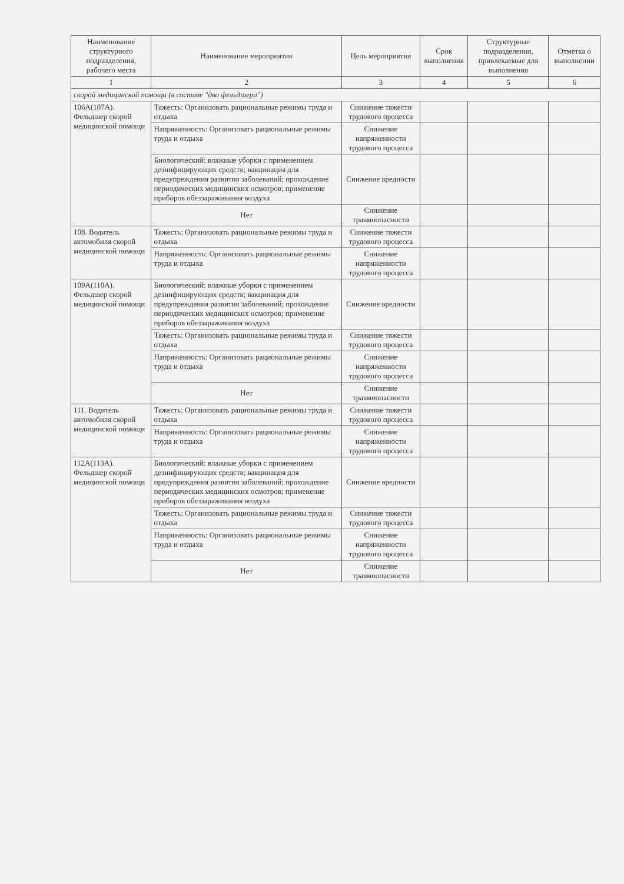| Наименование структурного подразделения, рабочего места | Наименование мероприятия | Цель мероприятия | Срок выполнения | Структурные подразделения, привлекаемые для выполнения | Отметка о выполнении |
| --- | --- | --- | --- | --- | --- |
| 1 | 2 | 3 | 4 | 5 | 6 |
| скорой медицинской помощи (в составе "два фельдшера") | | | | | |
| 106А(107А). Фельдшер скорой медицинской помощи | Тяжесть: Организовать рациональные режимы труда и отдыха | Снижение тяжести трудового процесса | | | |
| | Напряженность: Организовать рациональные режимы труда и отдыха | Снижение напряженности трудового процесса | | | |
| | Биологический: влажные уборки с применением дезинфицирующих средств; вакцинация для предупреждения развития заболеваний; прохождение периодических медицинских осмотров; применение приборов обеззараживания воздуха | Снижение вредности | | | |
| | Нет | Снижение травмоопасности | | | |
| 108. Водитель автомобиля скорой медицинской помощи | Тяжесть: Организовать рациональные режимы труда и отдыха | Снижение тяжести трудового процесса | | | |
| | Напряженность: Организовать рациональные режимы труда и отдыха | Снижение напряженности трудового процесса | | | |
| 109А(110А). Фельдшер скорой медицинской помощи | Биологический: влажные уборки с применением дезинфицирующих средств; вакцинация для предупреждения развития заболеваний; прохождение периодических медицинских осмотров; применение приборов обеззараживания воздуха | Снижение вредности | | | |
| | Тяжесть: Организовать рациональные режимы труда и отдыха | Снижение тяжести трудового процесса | | | |
| | Напряженность: Организовать рациональные режимы труда и отдыха | Снижение напряженности трудового процесса | | | |
| | Нет | Снижение травмоопасности | | | |
| 111. Водитель автомобиля скорой медицинской помощи | Тяжесть: Организовать рациональные режимы труда и отдыха | Снижение тяжести трудового процесса | | | |
| | Напряженность: Организовать рациональные режимы труда и отдыха | Снижение напряженности трудового процесса | | | |
| 112А(113А). Фельдшер скорой медицинской помощи | Биологический: влажные уборки с применением дезинфицирующих средств; вакцинация для предупреждения развития заболеваний; прохождение периодических медицинских осмотров; применение приборов обеззараживания воздуха | Снижение вредности | | | |
| | Тяжесть: Организовать рациональные режимы труда и отдыха | Снижение тяжести трудового процесса | | | |
| | Напряженность: Организовать рациональные режимы труда и отдыха | Снижение напряженности трудового процесса | | | |
| | Нет | Снижение травмоопасности | | | |